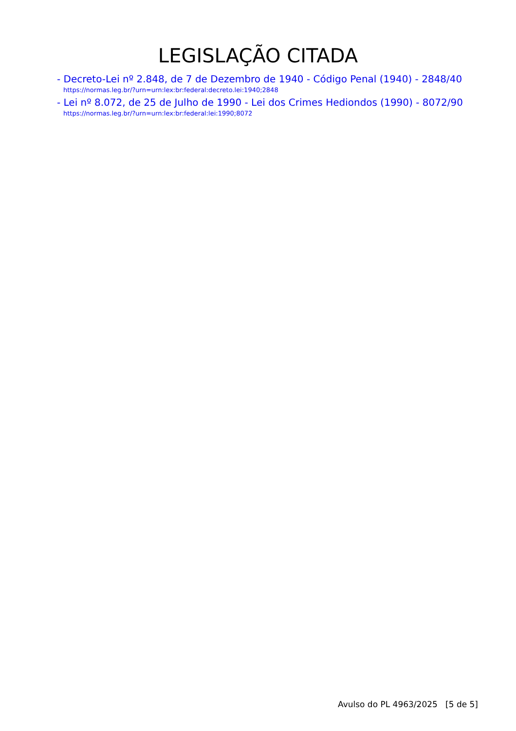LEGISLAÇÃO CITADA
- Decreto-Lei nº 2.848, de 7 de Dezembro de 1940 - Código Penal (1940) - 2848/40
https://normas.leg.br/?urn=urn:lex:br:federal:decreto.lei:1940;2848
- Lei nº 8.072, de 25 de Julho de 1990 - Lei dos Crimes Hediondos (1990) - 8072/90
https://normas.leg.br/?urn=urn:lex:br:federal:lei:1990;8072
Avulso do PL 4963/2025 [5 de 5]